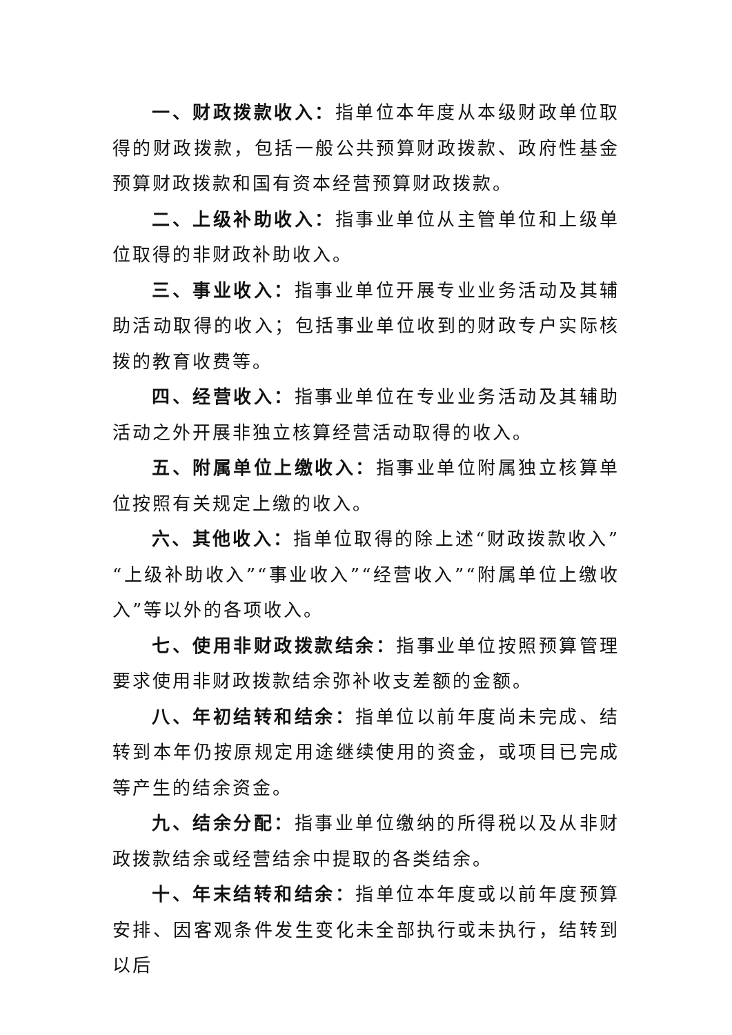一、财政拨款收入：指单位本年度从本级财政单位取得的财政拨款，包括一般公共预算财政拨款、政府性基金预算财政拨款和国有资本经营预算财政拨款。
二、上级补助收入：指事业单位从主管单位和上级单位取得的非财政补助收入。
三、事业收入：指事业单位开展专业业务活动及其辅助活动取得的收入；包括事业单位收到的财政专户实际核拨的教育收费等。
四、经营收入：指事业单位在专业业务活动及其辅助活动之外开展非独立核算经营活动取得的收入。
五、附属单位上缴收入：指事业单位附属独立核算单位按照有关规定上缴的收入。
六、其他收入：指单位取得的除上述“财政拨款收入”“上级补助收入”“事业收入”“经营收入”“附属单位上缴收入”等以外的各项收入。
七、使用非财政拨款结余：指事业单位按照预算管理要求使用非财政拨款结余弥补收支差额的金额。
八、年初结转和结余：指单位以前年度尚未完成、结转到本年仍按原规定用途继续使用的资金，或项目已完成等产生的结余资金。
九、结余分配：指事业单位缴纳的所得税以及从非财政拨款结余或经营结余中提取的各类结余。
十、年末结转和结余：指单位本年度或以前年度预算安排、因客观条件发生变化未全部执行或未执行，结转到以后